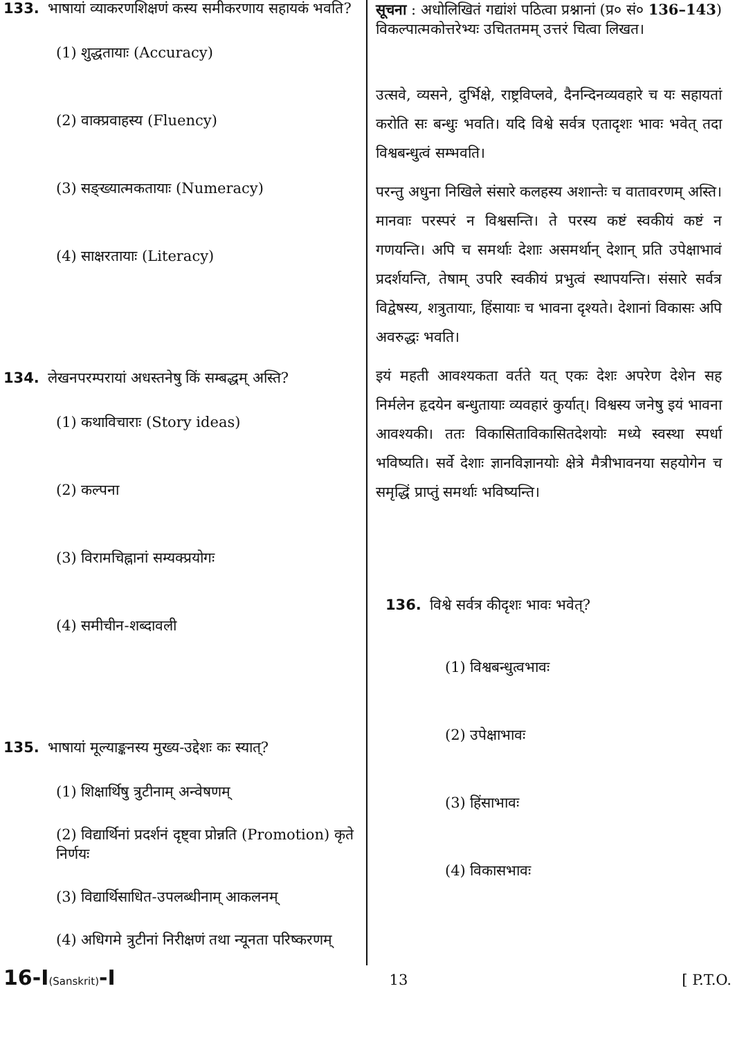133. भाषायां व्याकरणशिक्षणं कस्य समीकरणाय सहायकं भवति?
(1) शुद्धतायाः (Accuracy)
(2) वाक्प्रवाहस्य (Fluency)
(3) सङ्ख्यात्मकतायाः (Numeracy)
(4) साक्षरतायाः (Literacy)
134. लेखनपरम्परायां अधस्तनेषु किं सम्बद्धम् अस्ति?
(1) कथाविचाराः (Story ideas)
(2) कल्पना
(3) विरामचिह्नानां सम्यक्प्रयोगः
(4) समीचीन-शब्दावली
135. भाषायां मूल्याङ्कनस्य मुख्य-उद्देशः कः स्यात्?
(1) शिक्षार्थिषु त्रुटीनाम् अन्वेषणम्
(2) विद्यार्थिनां प्रदर्शनं दृष्ट्वा प्रोन्नति (Promotion) कृते निर्णयः
(3) विद्यार्थिसाधित-उपलब्धीनाम् आकलनम्
(4) अधिगमे त्रुटीनां निरीक्षणं तथा न्यूनता परिष्करणम्
सूचना : अधोलिखितं गद्यांशं पठित्वा प्रश्नानां (प्र० सं० 136–143) विकल्पात्मकोत्तरेभ्यः उचिततमम् उत्तरं चित्वा लिखत।
उत्सवे, व्यसने, दुर्भिक्षे, राष्ट्रविप्लवे, दैनन्दिनव्यवहारे च यः सहायतां करोति सः बन्धुः भवति। यदि विश्वे सर्वत्र एतादृशः भावः भवेत् तदा विश्वबन्धुत्वं सम्भवति।
परन्तु अधुना निखिले संसारे कलहस्य अशान्तेः च वातावरणम् अस्ति। मानवाः परस्परं न विश्वसन्ति। ते परस्य कष्टं स्वकीयं कष्टं न गणयन्ति। अपि च समर्थाः देशाः असमर्थान् देशान् प्रति उपेक्षाभावं प्रदर्शयन्ति, तेषाम् उपरि स्वकीयं प्रभुत्वं स्थापयन्ति। संसारे सर्वत्र विद्वेषस्य, शत्रुतायाः, हिंसायाः च भावना दृश्यते। देशानां विकासः अपि अवरुद्धः भवति।
इयं महती आवश्यकता वर्तते यत् एकः देशः अपरेण देशेन सह निर्मलेन हृदयेन बन्धुतायाः व्यवहारं कुर्यात्। विश्वस्य जनेषु इयं भावना आवश्यकी। ततः विकासिताविकासितदेशयोः मध्ये स्वस्था स्पर्धा भविष्यति। सर्वे देशाः ज्ञानविज्ञानयोः क्षेत्रे मैत्रीभावनया सहयोगेन च समृद्धिं प्राप्तुं समर्थाः भविष्यन्ति।
136. विश्वे सर्वत्र कीदृशः भावः भवेत्?
(1) विश्वबन्धुत्वभावः
(2) उपेक्षाभावः
(3) हिंसाभावः
(4) विकासभावः
16-I(Sanskrit)-I 13 [ P.T.O.